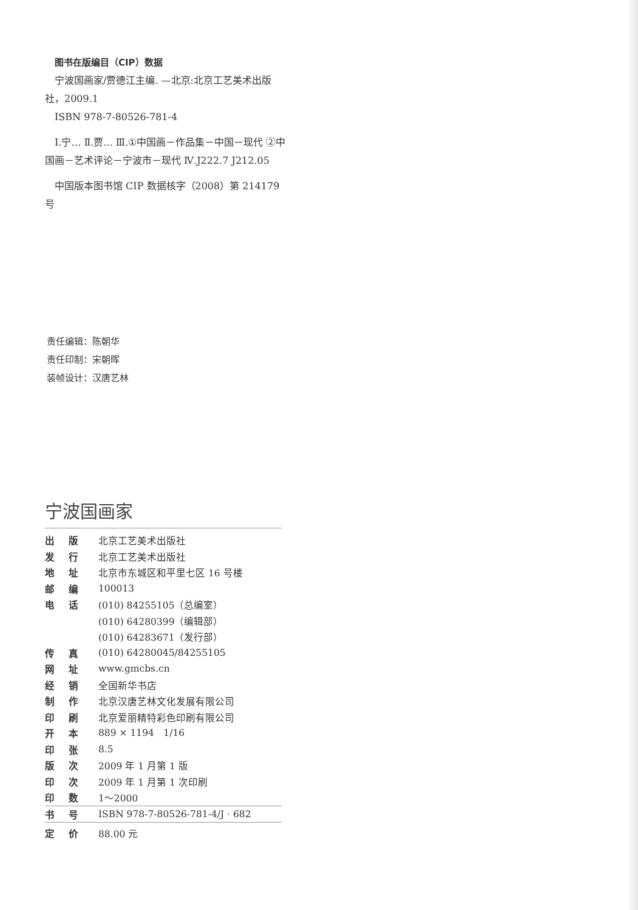图书在版编目（CIP）数据
宁波国画家/贾德江主编. —北京:北京工艺美术出版社，2009.1
ISBN 978-7-80526-781-4
Ⅰ.宁… Ⅱ.贾... Ⅲ.①中国画－作品集－中国－现代 ②中国画－艺术评论－宁波市－现代 Ⅳ.J222.7 J212.05
中国版本图书馆 CIP 数据核字（2008）第 214179 号
责任编辑：陈朝华
责任印制：宋朝晖
装帧设计：汉唐艺林
宁波国画家
| 出 版 | 北京工艺美术出版社 |
| 发 行 | 北京工艺美术出版社 |
| 地 址 | 北京市东城区和平里七区 16 号楼 |
| 邮 编 | 100013 |
| 电 话 | (010) 84255105（总编室） |
| | (010) 64280399（编辑部） |
| | (010) 64283671（发行部） |
| 传 真 | (010) 64280045/84255105 |
| 网 址 | www.gmcbs.cn |
| 经 销 | 全国新华书店 |
| 制 作 | 北京汉唐艺林文化发展有限公司 |
| 印 刷 | 北京爱丽精特彩色印刷有限公司 |
| 开 本 | 889 × 1194 1/16 |
| 印 张 | 8.5 |
| 版 次 | 2009 年 1 月第 1 版 |
| 印 次 | 2009 年 1 月第 1 次印刷 |
| 印 数 | 1～2000 |
| 书 号 | ISBN 978-7-80526-781-4/J · 682 |
| 定 价 | 88.00 元 |